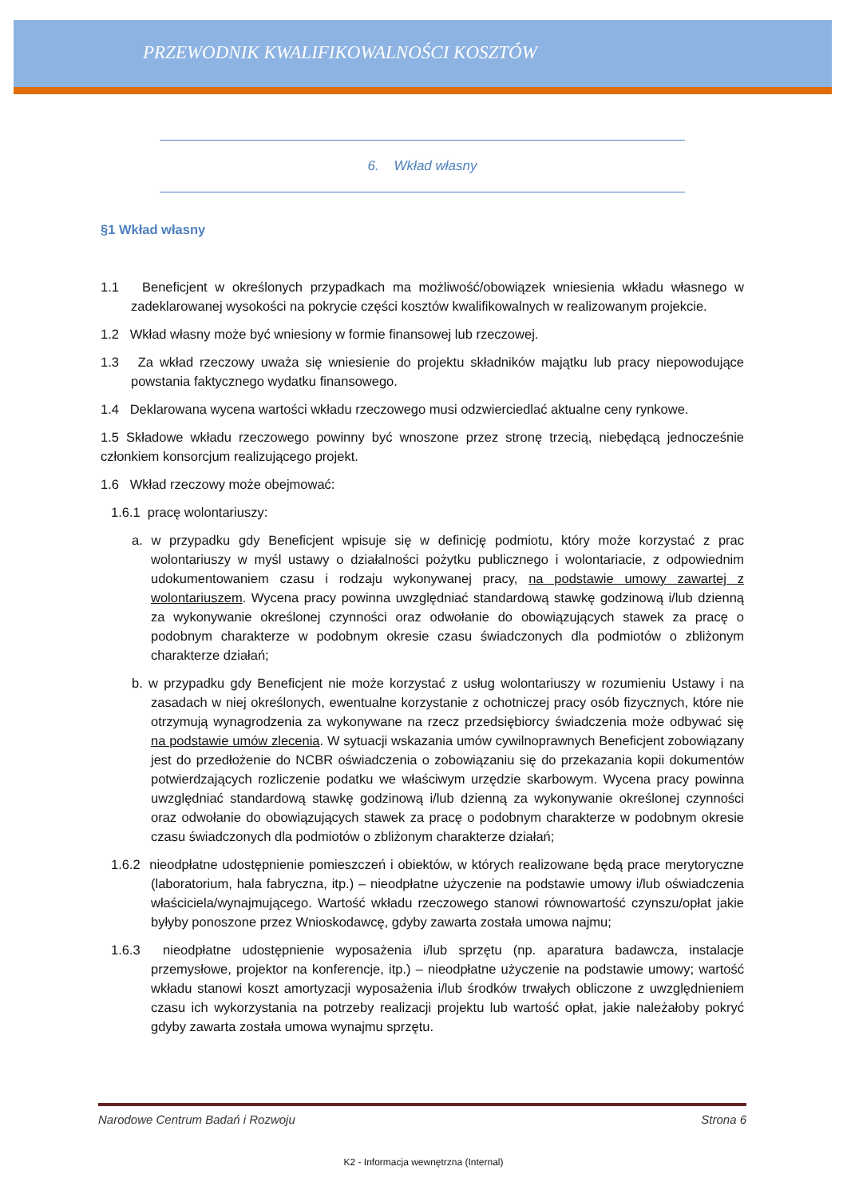PRZEWODNIK KWALIFIKOWALNOŚCI KOSZTÓW
6. Wkład własny
§1 Wkład własny
1.1 Beneficjent w określonych przypadkach ma możliwość/obowiązek wniesienia wkładu własnego w zadeklarowanej wysokości na pokrycie części kosztów kwalifikowalnych w realizowanym projekcie.
1.2 Wkład własny może być wniesiony w formie finansowej lub rzeczowej.
1.3 Za wkład rzeczowy uważa się wniesienie do projektu składników majątku lub pracy niepowodujące powstania faktycznego wydatku finansowego.
1.4 Deklarowana wycena wartości wkładu rzeczowego musi odzwierciedlać aktualne ceny rynkowe.
1.5 Składowe wkładu rzeczowego powinny być wnoszone przez stronę trzecią, niebędącą jednocześnie członkiem konsorcjum realizującego projekt.
1.6 Wkład rzeczowy może obejmować:
1.6.1 pracę wolontariuszy:
a. w przypadku gdy Beneficjent wpisuje się w definicję podmiotu, który może korzystać z prac wolontariuszy w myśl ustawy o działalności pożytku publicznego i wolontariacie, z odpowiednim udokumentowaniem czasu i rodzaju wykonywanej pracy, na podstawie umowy zawartej z wolontariuszem. Wycena pracy powinna uwzględniać standardową stawkę godzinową i/lub dzienną za wykonywanie określonej czynności oraz odwołanie do obowiązujących stawek za pracę o podobnym charakterze w podobnym okresie czasu świadczonych dla podmiotów o zbliżonym charakterze działań;
b. w przypadku gdy Beneficjent nie może korzystać z usług wolontariuszy w rozumieniu Ustawy i na zasadach w niej określonych, ewentualne korzystanie z ochotniczej pracy osób fizycznych, które nie otrzymują wynagrodzenia za wykonywane na rzecz przedsiębiorcy świadczenia może odbywać się na podstawie umów zlecenia. W sytuacji wskazania umów cywilnoprawnych Beneficjent zobowiązany jest do przedłożenie do NCBR oświadczenia o zobowiązaniu się do przekazania kopii dokumentów potwierdzających rozliczenie podatku we właściwym urzędzie skarbowym. Wycena pracy powinna uwzględniać standardową stawkę godzinową i/lub dzienną za wykonywanie określonej czynności oraz odwołanie do obowiązujących stawek za pracę o podobnym charakterze w podobnym okresie czasu świadczonych dla podmiotów o zbliżonym charakterze działań;
1.6.2 nieodpłatne udostępnienie pomieszczeń i obiektów, w których realizowane będą prace merytoryczne (laboratorium, hala fabryczna, itp.) – nieodpłatne użyczenie na podstawie umowy i/lub oświadczenia właściciela/wynajmującego. Wartość wkładu rzeczowego stanowi równowartość czynszu/opłat jakie byłyby ponoszone przez Wnioskodawcę, gdyby zawarta została umowa najmu;
1.6.3 nieodpłatne udostępnienie wyposażenia i/lub sprzętu (np. aparatura badawcza, instalacje przemysłowe, projektor na konferencje, itp.) – nieodpłatne użyczenie na podstawie umowy; wartość wkładu stanowi koszt amortyzacji wyposażenia i/lub środków trwałych obliczone z uwzględnieniem czasu ich wykorzystania na potrzeby realizacji projektu lub wartość opłat, jakie należałoby pokryć gdyby zawarta została umowa wynajmu sprzętu.
Narodowe Centrum Badań i Rozwoju Strona 6
K2 - Informacja wewnętrzna (Internal)